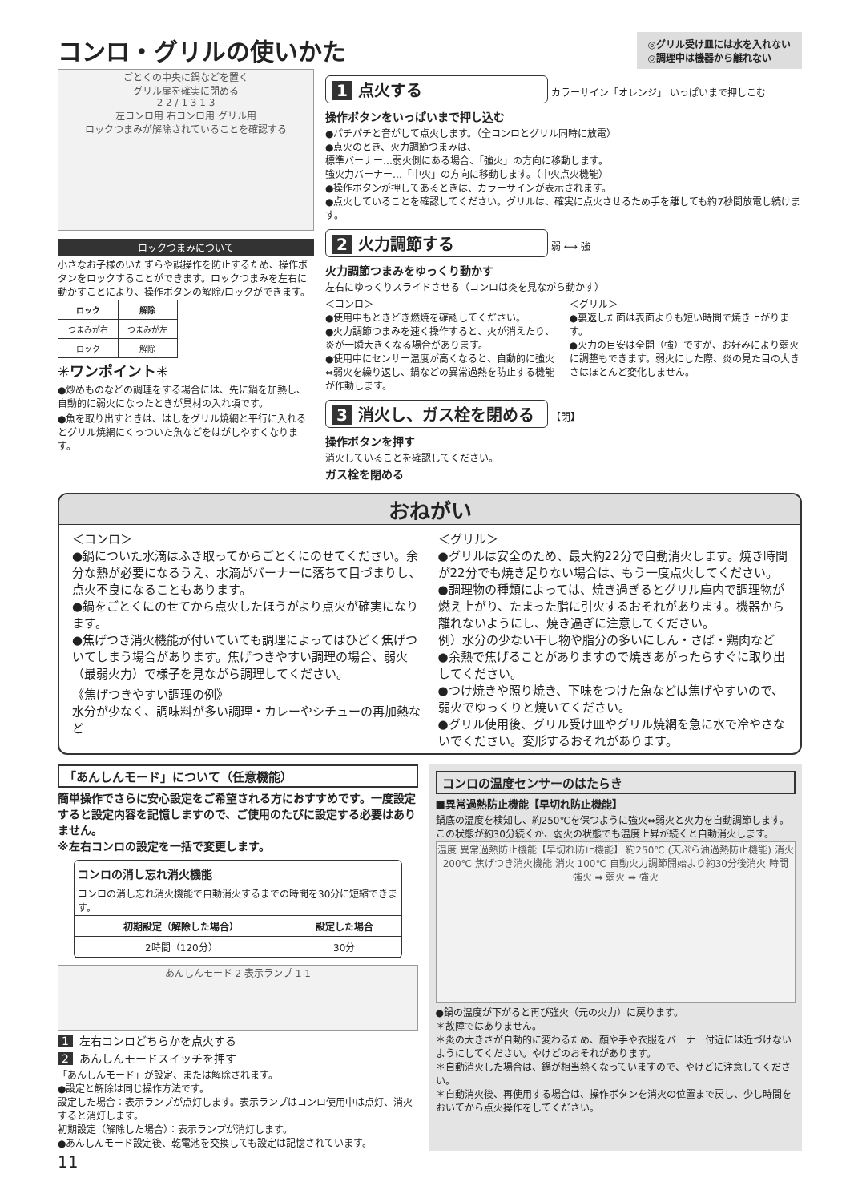コンロ・グリルの使いかた
◎グリル受け皿には水を入れない
◎調理中は機器から離れない
ごとくの中央に鍋などを置く
グリル扉を確実に閉める
2 2 / 1 3 1 3
左コンロ用 右コンロ用 グリル用
ロックつまみが解除されていることを確認する
ロックつまみについて
小さなお子様のいたずらや誤操作を防止するため、操作ボタンをロックすることができます。ロックつまみを左右に動かすことにより、操作ボタンの解除/ロックができます。
| ロック | 解除 |
| --- | --- |
| つまみが右 | つまみが左 |
| ロック | 解除 |
✳ワンポイント✳
●炒めものなどの調理をする場合には、先に鍋を加熱し、自動的に弱火になったときが具材の入れ頃です。
●魚を取り出すときは、はしをグリル焼網と平行に入れるとグリル焼網にくっついた魚などをはがしやすくなります。
1 点火する
カラーサイン「オレンジ」 いっぱいまで押しこむ
操作ボタンをいっぱいまで押し込む
●パチパチと音がして点火します。（全コンロとグリル同時に放電）
●点火のとき、火力調節つまみは、
標準バーナー…弱火側にある場合、「強火」の方向に移動します。
強火力バーナー…「中火」の方向に移動します。（中火点火機能）
●操作ボタンが押してあるときは、カラーサインが表示されます。
●点火していることを確認してください。グリルは、確実に点火させるため手を離しても約7秒間放電し続けます。
2 火力調節する
弱 ⟷ 強
火力調節つまみをゆっくり動かす
左右にゆっくりスライドさせる（コンロは炎を見ながら動かす）
＜コンロ＞
●使用中もときどき燃焼を確認してください。
●火力調節つまみを速く操作すると、火が消えたり、炎が一瞬大きくなる場合があります。
●使用中にセンサー温度が高くなると、自動的に強火⇔弱火を繰り返し、鍋などの異常過熱を防止する機能が作動します。
＜グリル＞
●裏返した面は表面よりも短い時間で焼き上がります。
●火力の目安は全開（強）ですが、お好みにより弱火に調整もできます。弱火にした際、炎の見た目の大きさはほとんど変化しません。
3 消火し、ガス栓を閉める
【閉】
操作ボタンを押す
消火していることを確認してください。
ガス栓を閉める
おねがい
＜コンロ＞
●鍋についた水滴はふき取ってからごとくにのせてください。余分な熱が必要になるうえ、水滴がバーナーに落ちて目づまりし、点火不良になることもあります。
●鍋をごとくにのせてから点火したほうがより点火が確実になります。
●焦げつき消火機能が付いていても調理によってはひどく焦げついてしまう場合があります。焦げつきやすい調理の場合、弱火（最弱火力）で様子を見ながら調理してください。
《焦げつきやすい調理の例》
水分が少なく、調味料が多い調理・カレーやシチューの再加熱など
＜グリル＞
●グリルは安全のため、最大約22分で自動消火します。焼き時間が22分でも焼き足りない場合は、もう一度点火してください。
●調理物の種類によっては、焼き過ぎるとグリル庫内で調理物が燃え上がり、たまった脂に引火するおそれがあります。機器から離れないようにし、焼き過ぎに注意してください。
例）水分の少ない干し物や脂分の多いにしん・さば・鶏肉など
●余熱で焦げることがありますので焼きあがったらすぐに取り出してください。
●つけ焼きや照り焼き、下味をつけた魚などは焦げやすいので、弱火でゆっくりと焼いてください。
●グリル使用後、グリル受け皿やグリル焼網を急に水で冷やさないでください。変形するおそれがあります。
「あんしんモード」について（任意機能）
簡単操作でさらに安心設定をご希望される方におすすめです。一度設定すると設定内容を記憶しますので、ご使用のたびに設定する必要はありません。
※左右コンロの設定を一括で変更します。
コンロの消し忘れ消火機能
コンロの消し忘れ消火機能で自動消火するまでの時間を30分に短縮できます。
| 初期設定（解除した場合） | 設定した場合 |
| --- | --- |
| 2時間（120分） | 30分 |
あんしんモード 2 表示ランプ 1 1
1 左右コンロどちらかを点火する
2 あんしんモードスイッチを押す
「あんしんモード」が設定、または解除されます。
●設定と解除は同じ操作方法です。
設定した場合：表示ランプが点灯します。表示ランプはコンロ使用中は点灯、消火すると消灯します。
初期設定（解除した場合）：表示ランプが消灯します。
●あんしんモード設定後、乾電池を交換しても設定は記憶されています。
コンロの温度センサーのはたらき
■異常過熱防止機能【早切れ防止機能】
鍋底の温度を検知し、約250℃を保つように強火⇔弱火と火力を自動調節します。この状態が約30分続くか、弱火の状態でも温度上昇が続くと自動消火します。
温度 異常過熱防止機能【早切れ防止機能】 約250℃ (天ぷら油過熱防止機能) 消火 200℃ 焦げつき消火機能 消火 100℃ 自動火力調節開始より約30分後消火 時間
強火 ➡ 弱火 ➡ 強火
●鍋の温度が下がると再び強火（元の火力）に戻ります。
＊故障ではありません。
＊炎の大きさが自動的に変わるため、顔や手や衣服をバーナー付近には近づけないようにしてください。やけどのおそれがあります。
＊自動消火した場合は、鍋が相当熱くなっていますので、やけどに注意してください。
＊自動消火後、再使用する場合は、操作ボタンを消火の位置まで戻し、少し時間をおいてから点火操作をしてください。
11